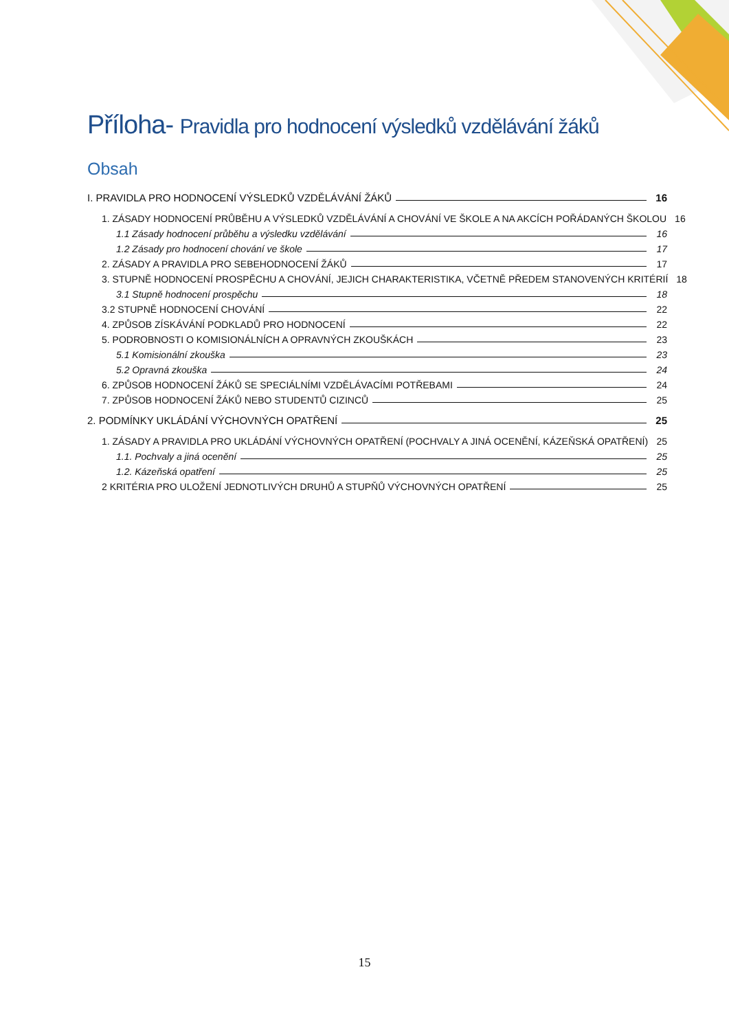Příloha- Pravidla pro hodnocení výsledků vzdělávání žáků
Obsah
I. PRAVIDLA PRO HODNOCENÍ VÝSLEDKŮ VZDĚLÁVÁNÍ ŽÁKŮ 16
1. ZÁSADY HODNOCENÍ PRŮBĚHU A VÝSLEDKŮ VZDĚLÁVÁNÍ A CHOVÁNÍ VE ŠKOLE A NA AKCÍCH POŘÁDANÝCH ŠKOLOU 16
1.1 Zásady hodnocení průběhu a výsledku vzdělávání 16
1.2 Zásady pro hodnocení chování ve škole 17
2. ZÁSADY A PRAVIDLA PRO SEBEHODNOCENÍ ŽÁKŮ 17
3. STUPNĚ HODNOCENÍ PROSPĚCHU A CHOVÁNÍ, JEJICH CHARAKTERISTIKA, VČETNĚ PŘEDEM STANOVENÝCH KRITÉRIÍ 18
3.1 Stupně hodnocení prospěchu 18
3.2 STUPNĚ HODNOCENÍ CHOVÁNÍ 22
4. ZPŮSOB ZÍSKÁVÁNÍ PODKLADŮ PRO HODNOCENÍ 22
5. PODROBNOSTI O KOMISIONÁLNÍCH A OPRAVNÝCH ZKOUŠKÁCH 23
5.1 Komisionální zkouška 23
5.2 Opravná zkouška 24
6. ZPŮSOB HODNOCENÍ ŽÁKŮ SE SPECIÁLNÍMI VZDĚLÁVACÍMI POTŘEBAMI 24
7. ZPŮSOB HODNOCENÍ ŽÁKŮ NEBO STUDENTŮ CIZINCŮ 25
2. PODMÍNKY UKLÁDÁNÍ VÝCHOVNÝCH OPATŘENÍ 25
1. ZÁSADY A PRAVIDLA PRO UKLÁDÁNÍ VÝCHOVNÝCH OPATŘENÍ (POCHVALY A JINÁ OCENĚNÍ, KÁZEŇSKÁ OPATŘENÍ) 25
1.1. Pochvaly a jiná ocenění 25
1.2. Kázeňská opatření 25
2 KRITÉRIA PRO ULOŽENÍ JEDNOTLIVÝCH DRUHŮ A STUPŇŮ VÝCHOVNÝCH OPATŘENÍ 25
15